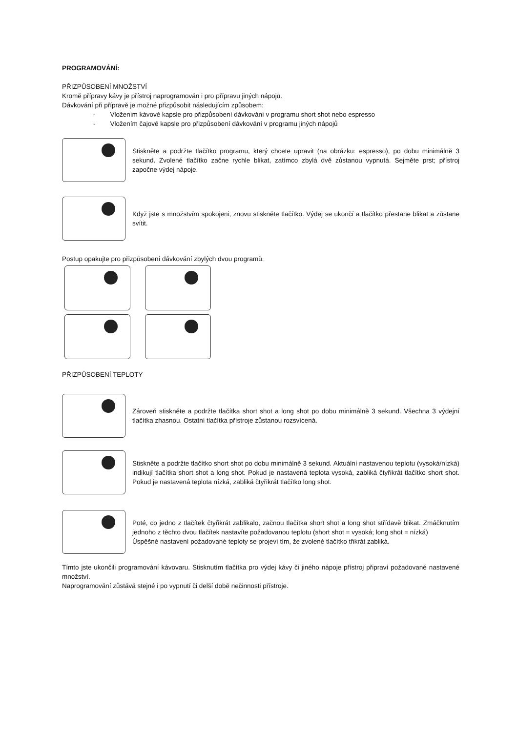PROGRAMOVÁNÍ:
PŘIZPŮSOBENÍ MNOŽSTVÍ
Kromě přípravy kávy je přístroj naprogramován i pro přípravu jiných nápojů.
Dávkování při přípravě je možné přizpůsobit následujícím způsobem:
- Vložením kávové kapsle pro přizpůsobení dávkování v programu short shot nebo espresso
- Vložením čajové kapsle pro přizpůsobení dávkování v programu jiných nápojů
Stiskněte a podržte tlačítko programu, který chcete upravit (na obrázku: espresso), po dobu minimálně 3 sekund. Zvolené tlačítko začne rychle blikat, zatímco zbylá dvě zůstanou vypnutá. Sejměte prst; přístroj započne výdej nápoje.
Když jste s množstvím spokojeni, znovu stiskněte tlačítko. Výdej se ukončí a tlačítko přestane blikat a zůstane svítit.
Postup opakujte pro přizpůsobení dávkování zbylých dvou programů.
PŘIZPŮSOBENÍ TEPLOTY
Zároveň stiskněte a podržte tlačítka short shot a long shot po dobu minimálně 3 sekund. Všechna 3 výdejní tlačítka zhasnou. Ostatní tlačítka přístroje zůstanou rozsvícená.
Stiskněte a podržte tlačítko short shot po dobu minimálně 3 sekund. Aktuální nastavenou teplotu (vysoká/nízká) indikují tlačítka short shot a long shot. Pokud je nastavená teplota vysoká, zabliká čtyřikrát tlačítko short shot. Pokud je nastavená teplota nízká, zabliká čtyřikrát tlačítko long shot.
Poté, co jedno z tlačítek čtyřikrát zablikalo, začnou tlačítka short shot a long shot střídavě blikat. Zmáčknutím jednoho z těchto dvou tlačítek nastavíte požadovanou teplotu (short shot = vysoká; long shot = nízká)
Úspěšné nastavení požadované teploty se projeví tím, že zvolené tlačítko třikrát zabliká.
Tímto jste ukončili programování kávovaru. Stisknutím tlačítka pro výdej kávy či jiného nápoje přístroj připraví požadované nastavené množství.
Naprogramování zůstává stejné i po vypnutí či delší době nečinnosti přístroje.